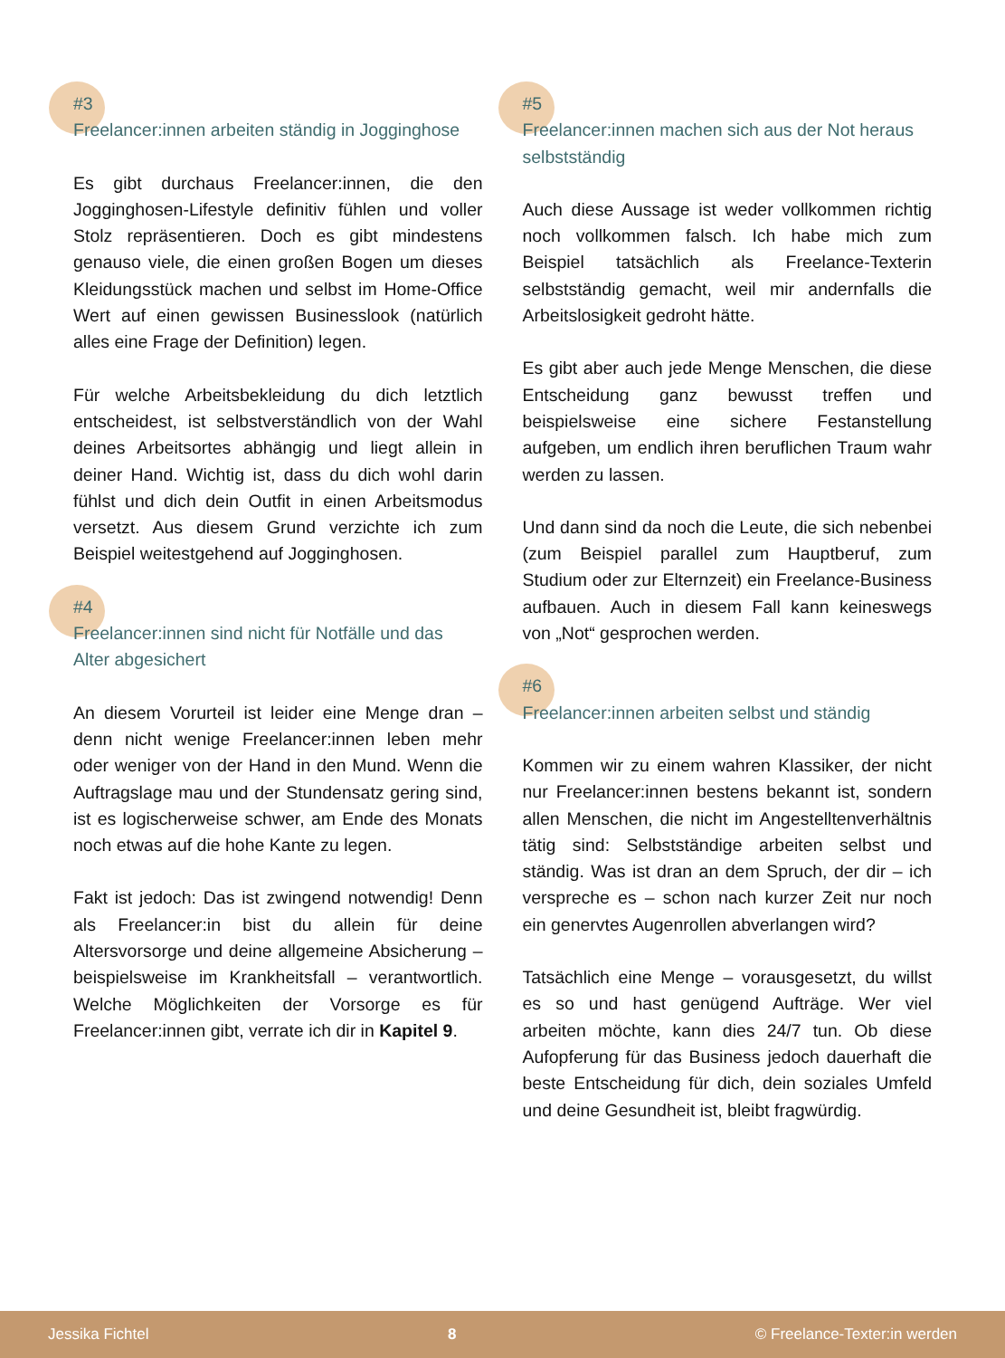#3
Freelancer:innen arbeiten ständig in Jogginghose
Es gibt durchaus Freelancer:innen, die den Jogginghosen-Lifestyle definitiv fühlen und voller Stolz repräsentieren. Doch es gibt mindestens genauso viele, die einen großen Bogen um dieses Kleidungsstück machen und selbst im Home-Office Wert auf einen gewissen Businesslook (natürlich alles eine Frage der Definition) legen.
Für welche Arbeitsbekleidung du dich letztlich entscheidest, ist selbstverständlich von der Wahl deines Arbeitsortes abhängig und liegt allein in deiner Hand. Wichtig ist, dass du dich wohl darin fühlst und dich dein Outfit in einen Arbeitsmodus versetzt. Aus diesem Grund verzichte ich zum Beispiel weitestgehend auf Jogginghosen.
#4
Freelancer:innen sind nicht für Notfälle und das Alter abgesichert
An diesem Vorurteil ist leider eine Menge dran – denn nicht wenige Freelancer:innen leben mehr oder weniger von der Hand in den Mund. Wenn die Auftragslage mau und der Stundensatz gering sind, ist es logischerweise schwer, am Ende des Monats noch etwas auf die hohe Kante zu legen.
Fakt ist jedoch: Das ist zwingend notwendig! Denn als Freelancer:in bist du allein für deine Altersvorsorge und deine allgemeine Absicherung – beispielsweise im Krankheitsfall – verantwortlich. Welche Möglichkeiten der Vorsorge es für Freelancer:innen gibt, verrate ich dir in Kapitel 9.
#5
Freelancer:innen machen sich aus der Not heraus selbstständig
Auch diese Aussage ist weder vollkommen richtig noch vollkommen falsch. Ich habe mich zum Beispiel tatsächlich als Freelance-Texterin selbstständig gemacht, weil mir andernfalls die Arbeitslosigkeit gedroht hätte.
Es gibt aber auch jede Menge Menschen, die diese Entscheidung ganz bewusst treffen und beispielsweise eine sichere Festanstellung aufgeben, um endlich ihren beruflichen Traum wahr werden zu lassen.
Und dann sind da noch die Leute, die sich nebenbei (zum Beispiel parallel zum Hauptberuf, zum Studium oder zur Elternzeit) ein Freelance-Business aufbauen. Auch in diesem Fall kann keineswegs von „Not“ gesprochen werden.
#6
Freelancer:innen arbeiten selbst und ständig
Kommen wir zu einem wahren Klassiker, der nicht nur Freelancer:innen bestens bekannt ist, sondern allen Menschen, die nicht im Angestelltenverhältnis tätig sind: Selbstständige arbeiten selbst und ständig. Was ist dran an dem Spruch, der dir – ich verspreche es – schon nach kurzer Zeit nur noch ein genervtes Augenrollen abverlangen wird?
Tatsächlich eine Menge – vorausgesetzt, du willst es so und hast genügend Aufträge. Wer viel arbeiten möchte, kann dies 24/7 tun. Ob diese Aufopferung für das Business jedoch dauerhaft die beste Entscheidung für dich, dein soziales Umfeld und deine Gesundheit ist, bleibt fragwürdig.
Jessika Fichtel 8 © Freelance-Texter:in werden